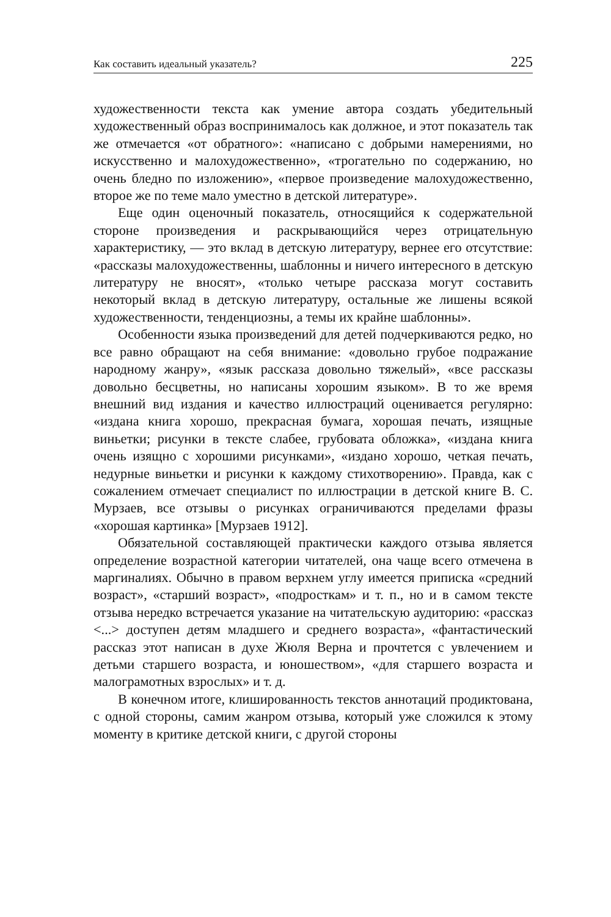Как составить идеальный указатель? 225
художественности текста как умение автора создать убедительный художественный образ воспринималось как должное, и этот показатель так же отмечается «от обратного»: «написано с добрыми намерениями, но искусственно и малохудожественно», «трогательно по содержанию, но очень бледно по изложению», «первое произведение малохудожественно, второе же по теме мало уместно в детской литературе».
Еще один оценочный показатель, относящийся к содержательной стороне произведения и раскрывающийся через отрицательную характеристику, — это вклад в детскую литературу, вернее его отсутствие: «рассказы малохудожественны, шаблонны и ничего интересного в детскую литературу не вносят», «только четыре рассказа могут составить некоторый вклад в детскую литературу, остальные же лишены всякой художественности, тенденциозны, а темы их крайне шаблонны».
Особенности языка произведений для детей подчеркиваются редко, но все равно обращают на себя внимание: «довольно грубое подражание народному жанру», «язык рассказа довольно тяжелый», «все рассказы довольно бесцветны, но написаны хорошим языком». В то же время внешний вид издания и качество иллюстраций оценивается регулярно: «издана книга хорошо, прекрасная бумага, хорошая печать, изящные виньетки; рисунки в тексте слабее, грубовата обложка», «издана книга очень изящно с хорошими рисунками», «издано хорошо, четкая печать, недурные виньетки и рисунки к каждому стихотворению». Правда, как с сожалением отмечает специалист по иллюстрации в детской книге В. С. Мурзаев, все отзывы о рисунках ограничиваются пределами фразы «хорошая картинка» [Мурзаев 1912].
Обязательной составляющей практически каждого отзыва является определение возрастной категории читателей, она чаще всего отмечена в маргиналиях. Обычно в правом верхнем углу имеется приписка «средний возраст», «старший возраст», «подросткам» и т. п., но и в самом тексте отзыва нередко встречается указание на читательскую аудиторию: «рассказ <...> доступен детям младшего и среднего возраста», «фантастический рассказ этот написан в духе Жюля Верна и прочтется с увлечением и детьми старшего возраста, и юношеством», «для старшего возраста и малограмотных взрослых» и т. д.
В конечном итоге, клишированность текстов аннотаций продиктована, с одной стороны, самим жанром отзыва, который уже сложился к этому моменту в критике детской книги, с другой стороны